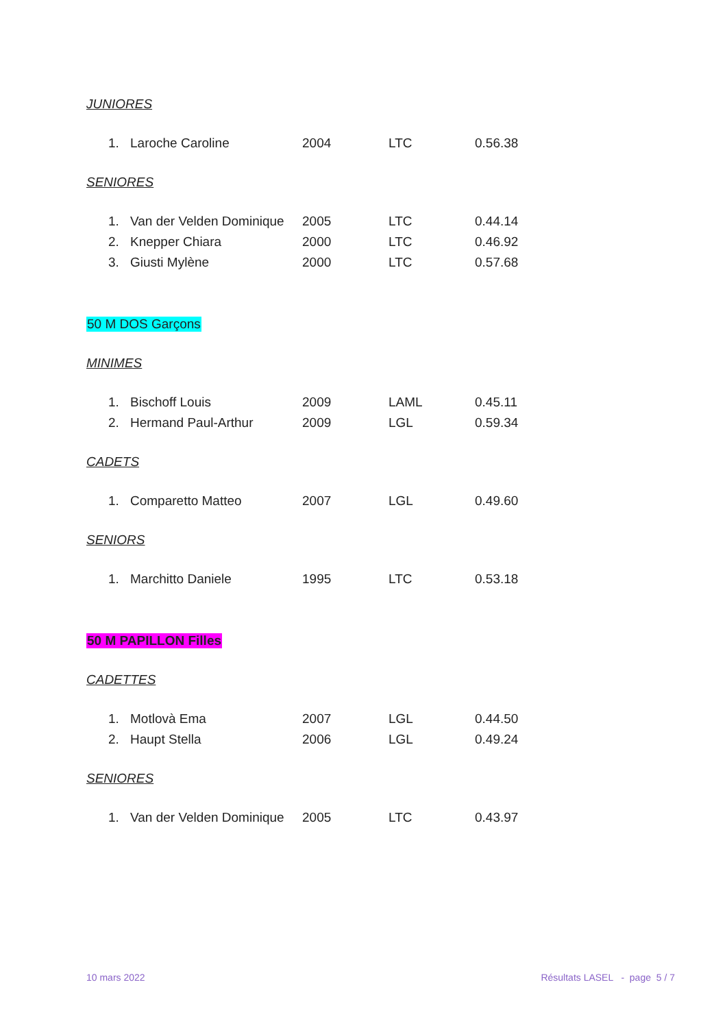JUNIORES
| 1. | Laroche Caroline | 2004 | LTC | 0.56.38 |
SENIORES
| 1. | Van der Velden Dominique | 2005 | LTC | 0.44.14 |
| 2. | Knepper Chiara | 2000 | LTC | 0.46.92 |
| 3. | Giusti Mylène | 2000 | LTC | 0.57.68 |
50 M DOS Garçons
MINIMES
| 1. | Bischoff Louis | 2009 | LAML | 0.45.11 |
| 2. | Hermand Paul-Arthur | 2009 | LGL | 0.59.34 |
CADETS
| 1. | Comparetto Matteo | 2007 | LGL | 0.49.60 |
SENIORS
| 1. | Marchitto Daniele | 1995 | LTC | 0.53.18 |
50 M PAPILLON Filles
CADETTES
| 1. | Motlovà Ema | 2007 | LGL | 0.44.50 |
| 2. | Haupt Stella | 2006 | LGL | 0.49.24 |
SENIORES
| 1. | Van der Velden Dominique | 2005 | LTC | 0.43.97 |
10 mars 2022 Résultats LASEL - page 5 / 7